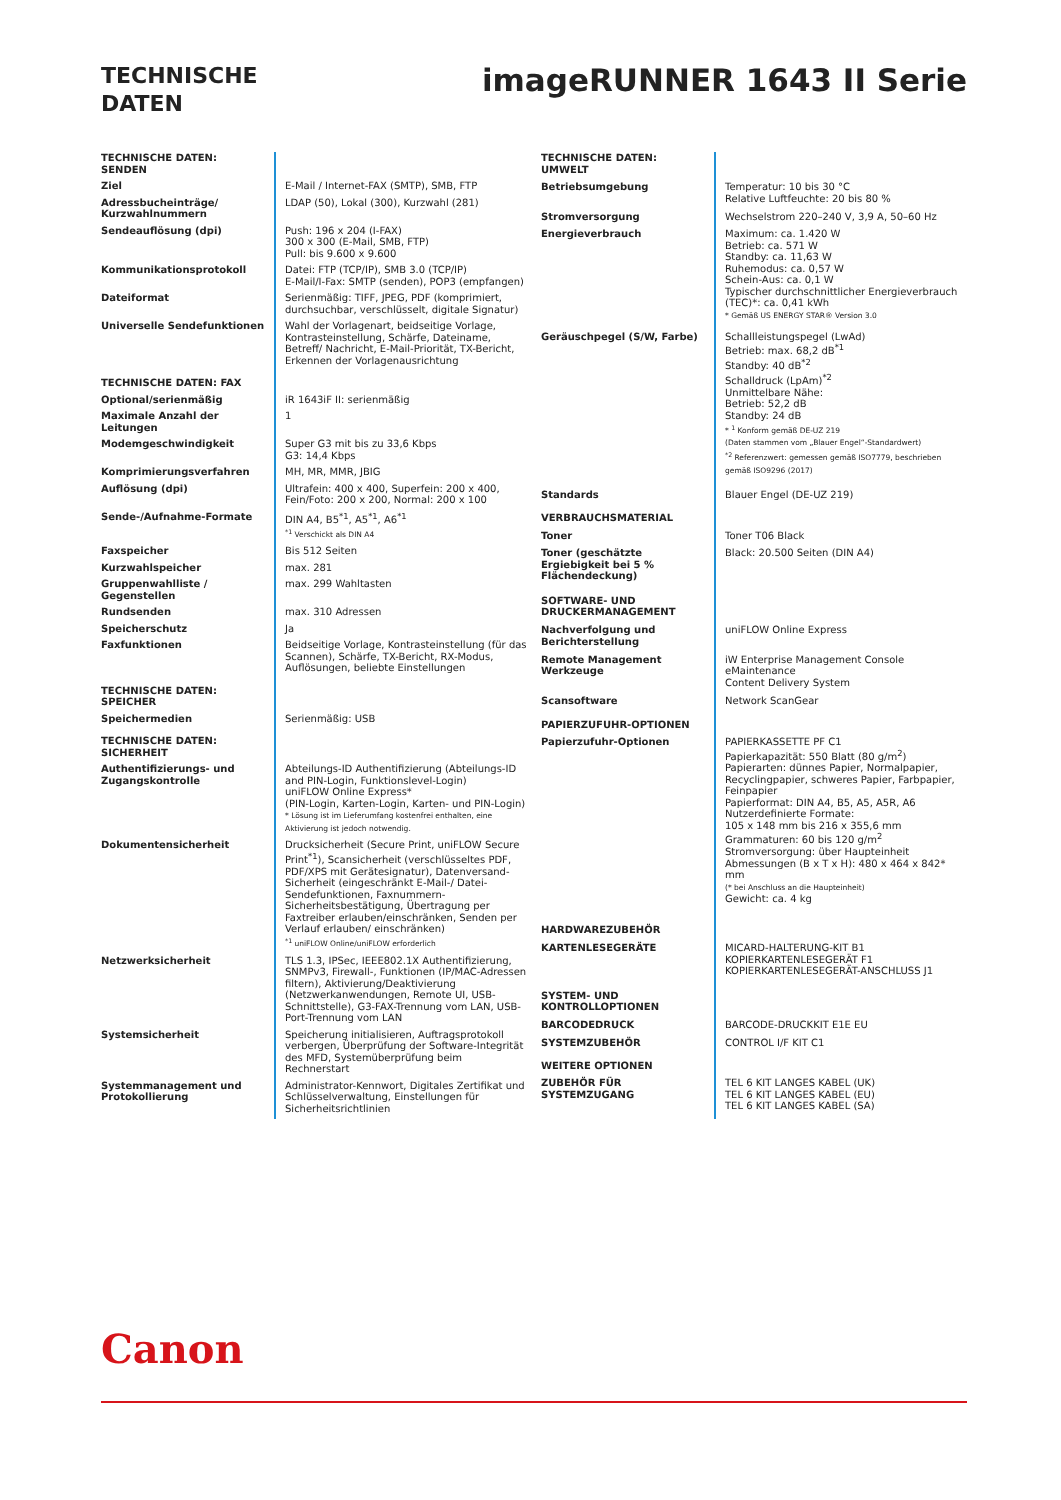TECHNISCHE
DATEN
imageRUNNER 1643 II Serie
| TECHNISCHE DATEN: SENDEN | |
| Ziel | E-Mail / Internet-FAX (SMTP), SMB, FTP |
| Adressbucheinträge/ Kurzwahlnummern | LDAP (50), Lokal (300), Kurzwahl (281) |
| Sendeauflösung (dpi) | Push: 196 x 204 (I-FAX) 300 x 300 (E-Mail, SMB, FTP) Pull: bis 9.600 x 9.600 |
| Kommunikationsprotokoll | Datei: FTP (TCP/IP), SMB 3.0 (TCP/IP) E-Mail/I-Fax: SMTP (senden), POP3 (empfangen) |
| Dateiformat | Serienmäßig: TIFF, JPEG, PDF (komprimiert, durchsuchbar, verschlüsselt, digitale Signatur) |
| Universelle Sendefunktionen | Wahl der Vorlagenart, beidseitige Vorlage, Kontrasteinstellung, Schärfe, Dateiname, Betreff/ Nachricht, E-Mail-Priorität, TX-Bericht, Erkennen der Vorlagenausrichtung |
| TECHNISCHE DATEN: FAX | |
| Optional/serienmäßig | iR 1643iF II: serienmäßig |
| Maximale Anzahl der Leitungen | 1 |
| Modemgeschwindigkeit | Super G3 mit bis zu 33,6 Kbps G3: 14,4 Kbps |
| Komprimierungsverfahren | MH, MR, MMR, JBIG |
| Auflösung (dpi) | Ultrafein: 400 x 400, Superfein: 200 x 400, Fein/Foto: 200 x 200, Normal: 200 x 100 |
| Sende-/Aufnahme-Formate | DIN A4, B5<sup>*1</sup>, A5<sup>*1</sup>, A6<sup>*1</sup> <sup>*1</sup> Verschickt als DIN A4 |
| Faxspeicher | Bis 512 Seiten |
| Kurzwahlspeicher | max. 281 |
| Gruppenwahlliste / Gegenstellen | max. 299 Wahltasten |
| Rundsenden | max. 310 Adressen |
| Speicherschutz | Ja |
| Faxfunktionen | Beidseitige Vorlage, Kontrasteinstellung (für das Scannen), Schärfe, TX-Bericht, RX-Modus, Auflösungen, beliebte Einstellungen |
| TECHNISCHE DATEN: SPEICHER | |
| Speichermedien | Serienmäßig: USB |
| TECHNISCHE DATEN: SICHERHEIT | |
| Authentifizierungs- und Zugangskontrolle | Abteilungs-ID Authentifizierung (Abteilungs-ID and PIN-Login, Funktionslevel-Login) uniFLOW Online Express* (PIN-Login, Karten-Login, Karten- und PIN-Login) * Lösung ist im Lieferumfang kostenfrei enthalten, eine Aktivierung ist jedoch notwendig. |
| Dokumentensicherheit | Drucksicherheit (Secure Print, uniFLOW Secure Print<sup>*1</sup>), Scansicherheit (verschlüsseltes PDF, PDF/XPS mit Gerätesignatur), Datenversand-Sicherheit (eingeschränkt E-Mail-/ Datei-Sendefunktionen, Faxnummern-Sicherheitsbestätigung, Übertragung per Faxtreiber erlauben/einschränken, Senden per Verlauf erlauben/ einschränken) <sup>*1</sup> uniFLOW Online/uniFLOW erforderlich |
| Netzwerksicherheit | TLS 1.3, IPSec, IEEE802.1X Authentifizierung, SNMPv3, Firewall-, Funktionen (IP/MAC-Adressen filtern), Aktivierung/Deaktivierung (Netzwerkanwendungen, Remote UI, USB-Schnittstelle), G3-FAX-Trennung vom LAN, USB-Port-Trennung vom LAN |
| Systemsicherheit | Speicherung initialisieren, Auftragsprotokoll verbergen, Überprüfung der Software-Integrität des MFD, Systemüberprüfung beim Rechnerstart |
| Systemmanagement und Protokollierung | Administrator-Kennwort, Digitales Zertifikat und Schlüsselverwaltung, Einstellungen für Sicherheitsrichtlinien |
| TECHNISCHE DATEN: UMWELT | |
| Betriebsumgebung | Temperatur: 10 bis 30 °C Relative Luftfeuchte: 20 bis 80 % |
| Stromversorgung | Wechselstrom 220–240 V, 3,9 A, 50–60 Hz |
| Energieverbrauch | Maximum: ca. 1.420 W Betrieb: ca. 571 W Standby: ca. 11,63 W Ruhemodus: ca. 0,57 W Schein-Aus: ca. 0,1 W Typischer durchschnittlicher Energieverbrauch (TEC)*: ca. 0,41 kWh * Gemäß US ENERGY STAR® Version 3.0 |
| Geräuschpegel (S/W, Farbe) | Schallleistungspegel (LwAd) Betrieb: max. 68,2 dB<sup>*1</sup> Standby: 40 dB<sup>*2</sup> Schalldruck (LpAm)<sup>*2</sup> Unmittelbare Nähe: Betrieb: 52,2 dB Standby: 24 dB * <sup>1</sup> Konform gemäß DE-UZ 219 (Daten stammen vom „Blauer Engel“-Standardwert) <sup>*2</sup> Referenzwert: gemessen gemäß ISO7779, beschrieben gemäß ISO9296 (2017) |
| Standards | Blauer Engel (DE-UZ 219) |
| VERBRAUCHSMATERIAL | |
| Toner | Toner T06 Black |
| Toner (geschätzte Ergiebigkeit bei 5 % Flächendeckung) | Black: 20.500 Seiten (DIN A4) |
| SOFTWARE- UND DRUCKERMANAGEMENT | |
| Nachverfolgung und Berichterstellung | uniFLOW Online Express |
| Remote Management Werkzeuge | iW Enterprise Management Console eMaintenance Content Delivery System |
| Scansoftware | Network ScanGear |
| PAPIERZUFUHR-OPTIONEN | |
| Papierzufuhr-Optionen | PAPIERKASSETTE PF C1 Papierkapazität: 550 Blatt (80 g/m<sup>2</sup>) Papierarten: dünnes Papier, Normalpapier, Recyclingpapier, schweres Papier, Farbpapier, Feinpapier Papierformat: DIN A4, B5, A5, A5R, A6 Nutzerdefinierte Formate: 105 x 148 mm bis 216 x 355,6 mm Grammaturen: 60 bis 120 g/m<sup>2</sup> Stromversorgung: über Haupteinheit Abmessungen (B x T x H): 480 x 464 x 842* mm (* bei Anschluss an die Haupteinheit) Gewicht: ca. 4 kg |
| HARDWAREZUBEHÖR | |
| KARTENLESEGERÄTE | MICARD-HALTERUNG-KIT B1 KOPIERKARTENLESEGERÄT F1 KOPIERKARTENLESEGERÄT-ANSCHLUSS J1 |
| SYSTEM- UND KONTROLLOPTIONEN | |
| BARCODEDRUCK | BARCODE-DRUCKKIT E1E EU |
| SYSTEMZUBEHÖR | CONTROL I/F KIT C1 |
| WEITERE OPTIONEN | |
| ZUBEHÖR FÜR SYSTEMZUGANG | TEL 6 KIT LANGES KABEL (UK) TEL 6 KIT LANGES KABEL (EU) TEL 6 KIT LANGES KABEL (SA) |
Canon